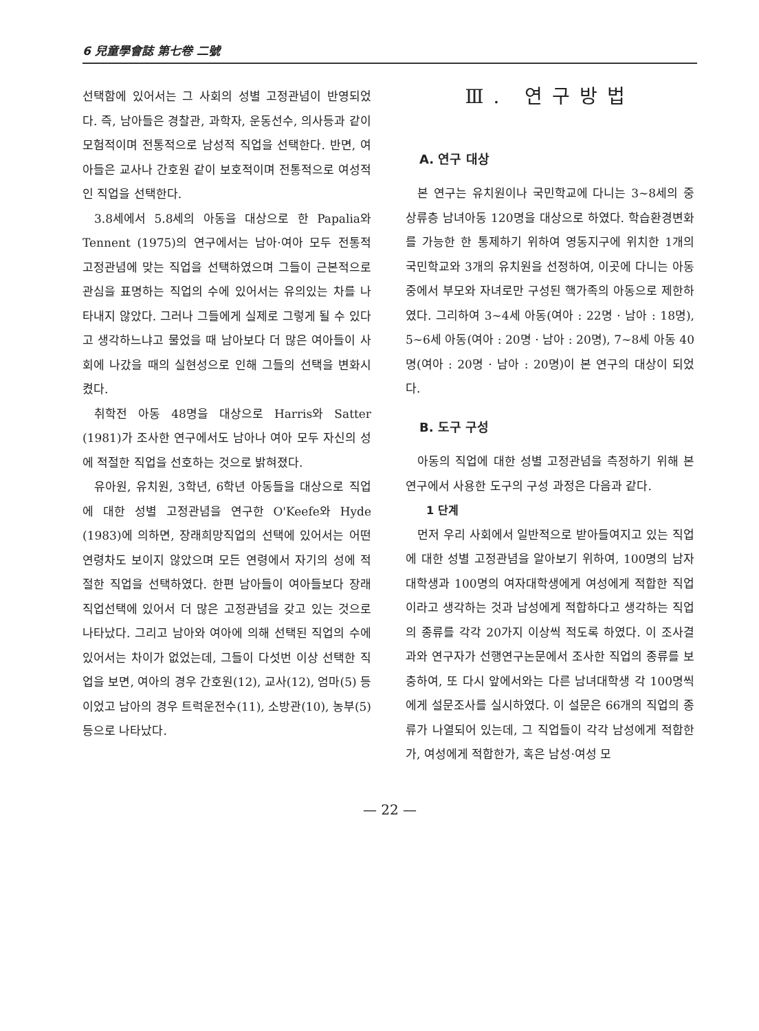6 兒童學會誌 第七卷 二號
선택함에 있어서는 그 사회의 성별 고정관념이 반영되었다. 즉, 남아들은 경찰관, 과학자, 운동선수, 의사등과 같이 모험적이며 전통적으로 남성적 직업을 선택한다. 반면, 여아들은 교사나 간호원 같이 보호적이며 전통적으로 여성적인 직업을 선택한다.
3.8세에서 5.8세의 아동을 대상으로 한 Papalia와 Tennent (1975)의 연구에서는 남아·여아 모두 전통적 고정관념에 맞는 직업을 선택하였으며 그들이 근본적으로 관심을 표명하는 직업의 수에 있어서는 유의있는 차를 나타내지 않았다. 그러나 그들에게 실제로 그렇게 될 수 있다고 생각하느냐고 물었을 때 남아보다 더 많은 여아들이 사회에 나갔을 때의 실현성으로 인해 그들의 선택을 변화시켰다.
취학전 아동 48명을 대상으로 Harris와 Satter (1981)가 조사한 연구에서도 남아나 여아 모두 자신의 성에 적절한 직업을 선호하는 것으로 밝혀졌다.
유아원, 유치원, 3학년, 6학년 아동들을 대상으로 직업에 대한 성별 고정관념을 연구한 O'Keefe와 Hyde (1983)에 의하면, 장래희망직업의 선택에 있어서는 어떤 연령차도 보이지 않았으며 모든 연령에서 자기의 성에 적절한 직업을 선택하였다. 한편 남아들이 여아들보다 장래직업선택에 있어서 더 많은 고정관념을 갖고 있는 것으로 나타났다. 그리고 남아와 여아에 의해 선택된 직업의 수에 있어서는 차이가 없었는데, 그들이 다섯번 이상 선택한 직업을 보면, 여아의 경우 간호원(12), 교사(12), 엄마(5) 등이었고 남아의 경우 트럭운전수(11), 소방관(10), 농부(5) 등으로 나타났다.
Ⅲ. 연구방법
A. 연구 대상
본 연구는 유치원이나 국민학교에 다니는 3∼8세의 중상류층 남녀아동 120명을 대상으로 하였다. 학습환경변화를 가능한 한 통제하기 위하여 영동지구에 위치한 1개의 국민학교와 3개의 유치원을 선정하여, 이곳에 다니는 아동중에서 부모와 자녀로만 구성된 핵가족의 아동으로 제한하였다. 그리하여 3∼4세 아동(여아 : 22명 · 남아 : 18명), 5∼6세 아동(여아 : 20명 · 남아 : 20명), 7∼8세 아동 40명(여아 : 20명 · 남아 : 20명)이 본 연구의 대상이 되었다.
B. 도구 구성
아동의 직업에 대한 성별 고정관념을 측정하기 위해 본 연구에서 사용한 도구의 구성 과정은 다음과 같다.
1 단계
먼저 우리 사회에서 일반적으로 받아들여지고 있는 직업에 대한 성별 고정관념을 알아보기 위하여, 100명의 남자대학생과 100명의 여자대학생에게 여성에게 적합한 직업이라고 생각하는 것과 남성에게 적합하다고 생각하는 직업의 종류를 각각 20가지 이상씩 적도록 하였다. 이 조사결과와 연구자가 선행연구논문에서 조사한 직업의 종류를 보충하여, 또 다시 앞에서와는 다른 남녀대학생 각 100명씩에게 설문조사를 실시하였다. 이 설문은 66개의 직업의 종류가 나열되어 있는데, 그 직업들이 각각 남성에게 적합한가, 여성에게 적합한가, 혹은 남성·여성 모
— 22 —